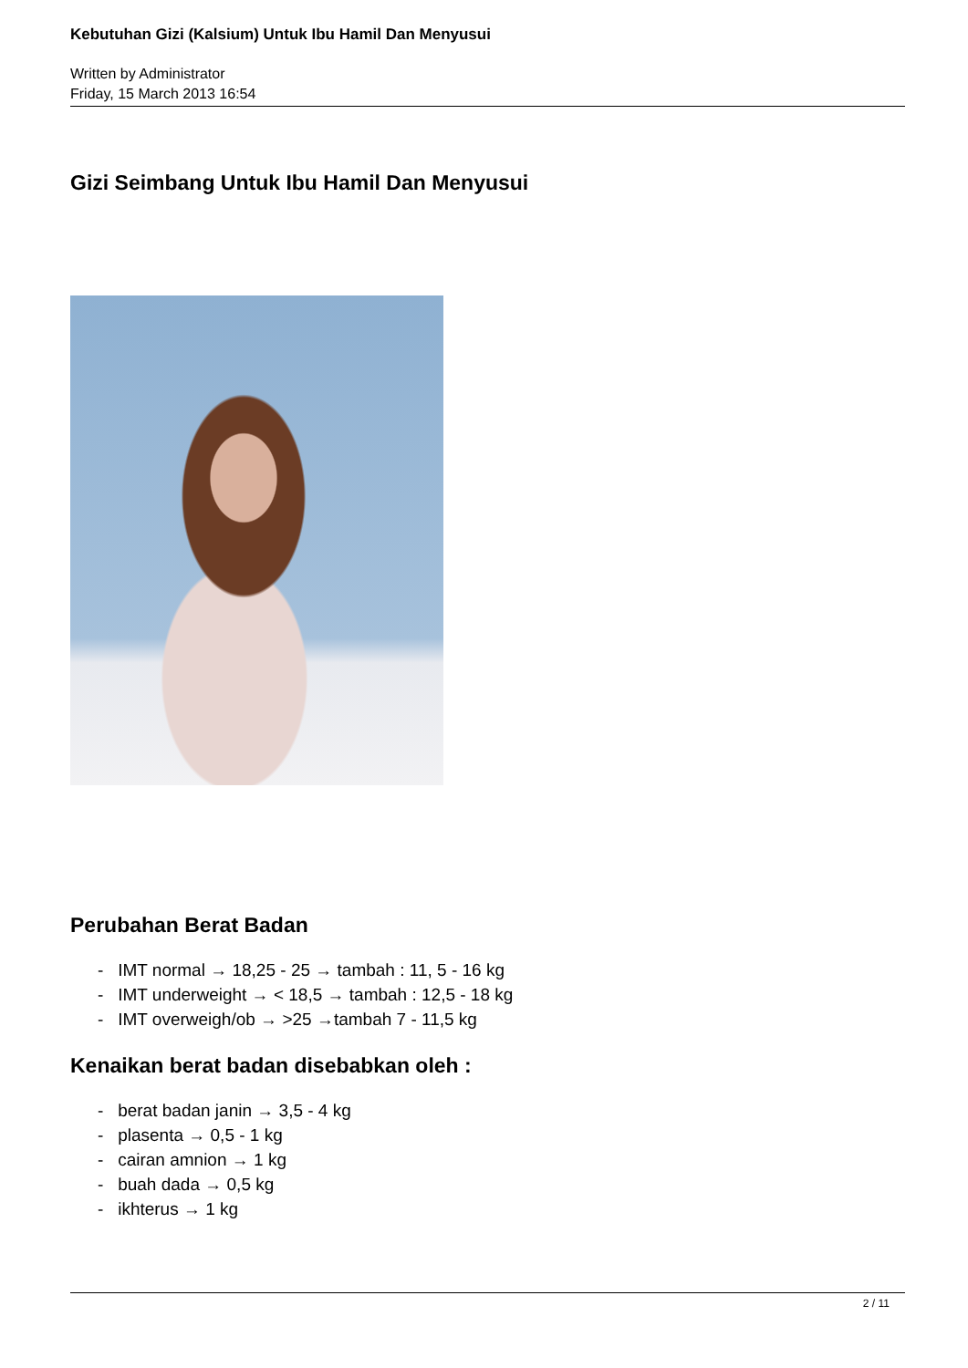Kebutuhan Gizi (Kalsium) Untuk Ibu Hamil Dan Menyusui
Written by Administrator
Friday, 15 March 2013 16:54
Gizi Seimbang Untuk Ibu Hamil Dan Menyusui
Perubahan Berat Badan
- IMT normal → 18,25 - 25 → tambah : 11, 5 - 16 kg
- IMT underweight → < 18,5 → tambah : 12,5 - 18 kg
- IMT overweigh/ob → >25 →tambah 7 - 11,5 kg
Kenaikan berat badan disebabkan oleh :
- berat badan janin → 3,5 - 4 kg
- plasenta → 0,5 - 1 kg
- cairan amnion → 1 kg
- buah dada → 0,5 kg
- ikhterus → 1 kg
2 / 11